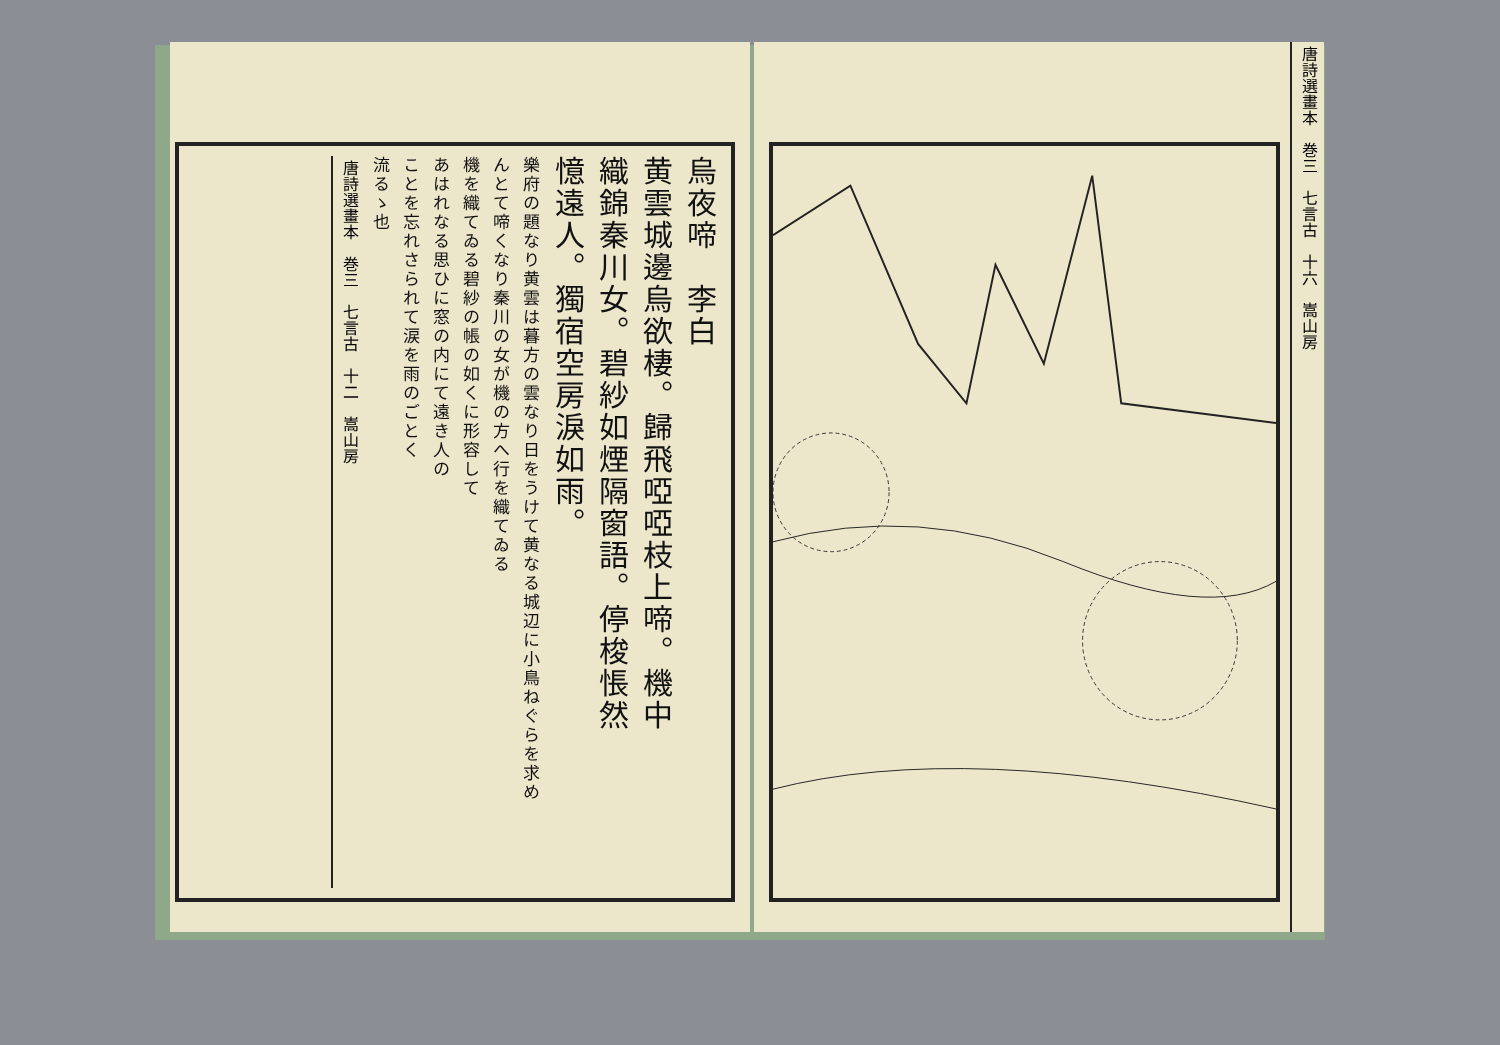烏夜啼　李白
黄雲城邊烏欲棲。歸飛啞啞枝上啼。機中
織錦秦川女。碧紗如煙隔窗語。停梭悵然
憶遠人。獨宿空房淚如雨。
樂府の題なり黄雲は暮方の雲なり日をうけて黄なる城辺に小鳥ねぐらを求め
んとて啼くなり秦川の女が機の方へ行を織てゐる
機を織てゐる碧紗の帳の如くに形容して
あはれなる思ひに窓の内にて遠き人の
ことを忘れさられて涙を雨のごとく
流るゝ也
唐詩選畫本　巻三　七言古　十二　嵩山房
唐詩選畫本　巻三　七言古　十六　嵩山房